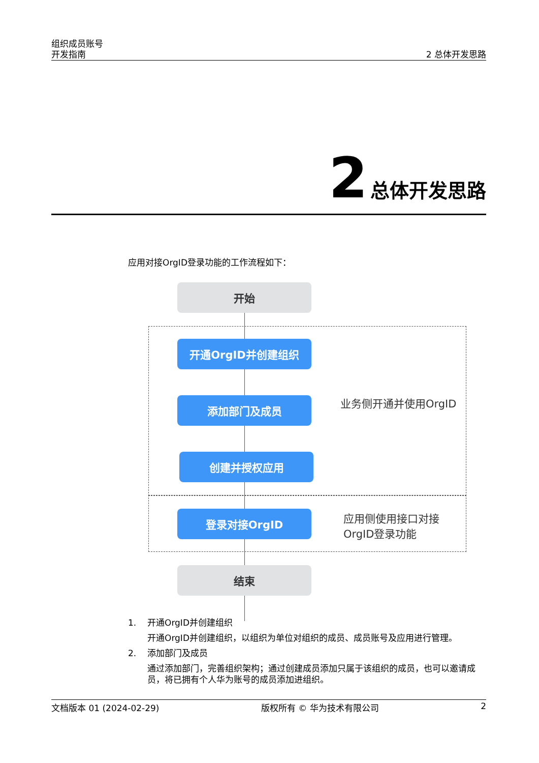组织成员账号
开发指南
2 总体开发思路
2 总体开发思路
应用对接OrgID登录功能的工作流程如下：
开始
开通OrgID并创建组织
添加部门及成员
创建并授权应用
登录对接OrgID
结束
业务侧开通并使用OrgID
应用侧使用接口对接
OrgID登录功能
1. 开通OrgID并创建组织
开通OrgID并创建组织，以组织为单位对组织的成员、成员账号及应用进行管理。
2. 添加部门及成员
通过添加部门，完善组织架构；通过创建成员添加只属于该组织的成员，也可以邀请成员，将已拥有个人华为账号的成员添加进组织。
文档版本 01 (2024-02-29) 版权所有 © 华为技术有限公司 2